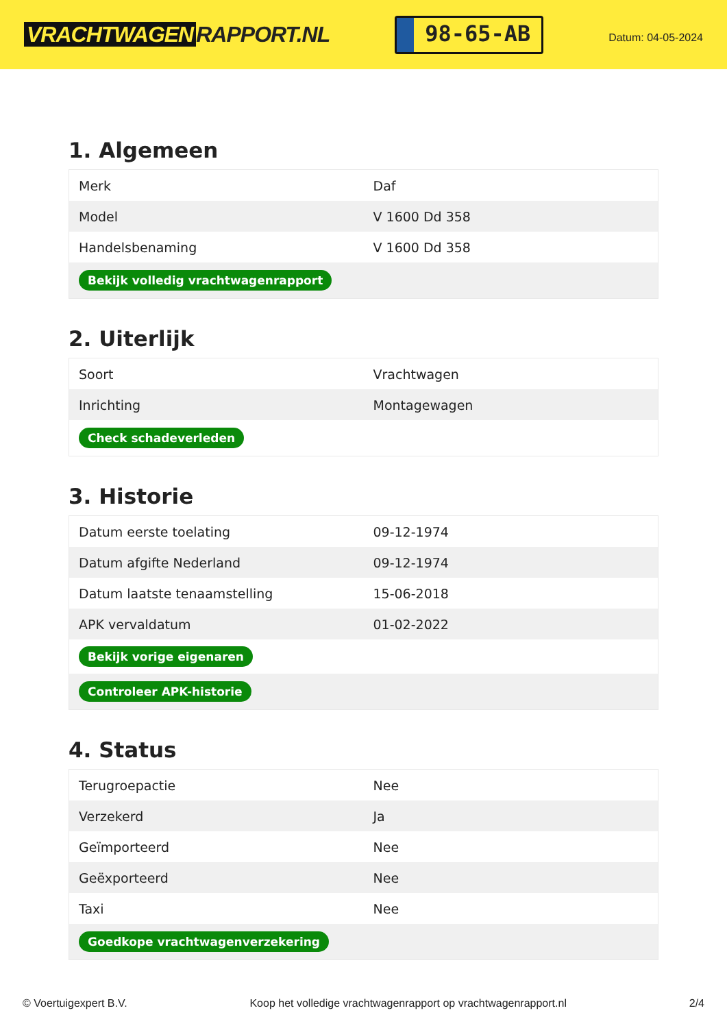VRACHTWAGEN RAPPORT.NL
98-65-AB
Datum: 04-05-2024
1. Algemeen
| Merk | Daf |
| Model | V 1600 Dd 358 |
| Handelsbenaming | V 1600 Dd 358 |
| Bekijk volledig vrachtwagenrapport | |
2. Uiterlijk
| Soort | Vrachtwagen |
| Inrichting | Montagewagen |
| Check schadeverleden | |
3. Historie
| Datum eerste toelating | 09-12-1974 |
| Datum afgifte Nederland | 09-12-1974 |
| Datum laatste tenaamstelling | 15-06-2018 |
| APK vervaldatum | 01-02-2022 |
| Bekijk vorige eigenaren | |
| Controleer APK-historie | |
4. Status
| Terugroepactie | Nee |
| Verzekerd | Ja |
| Geïmporteerd | Nee |
| Geëxporteerd | Nee |
| Taxi | Nee |
| Goedkope vrachtwagenverzekering | |
© Voertuigexpert B.V. Koop het volledige vrachtwagenrapport op vrachtwagenrapport.nl 2/4